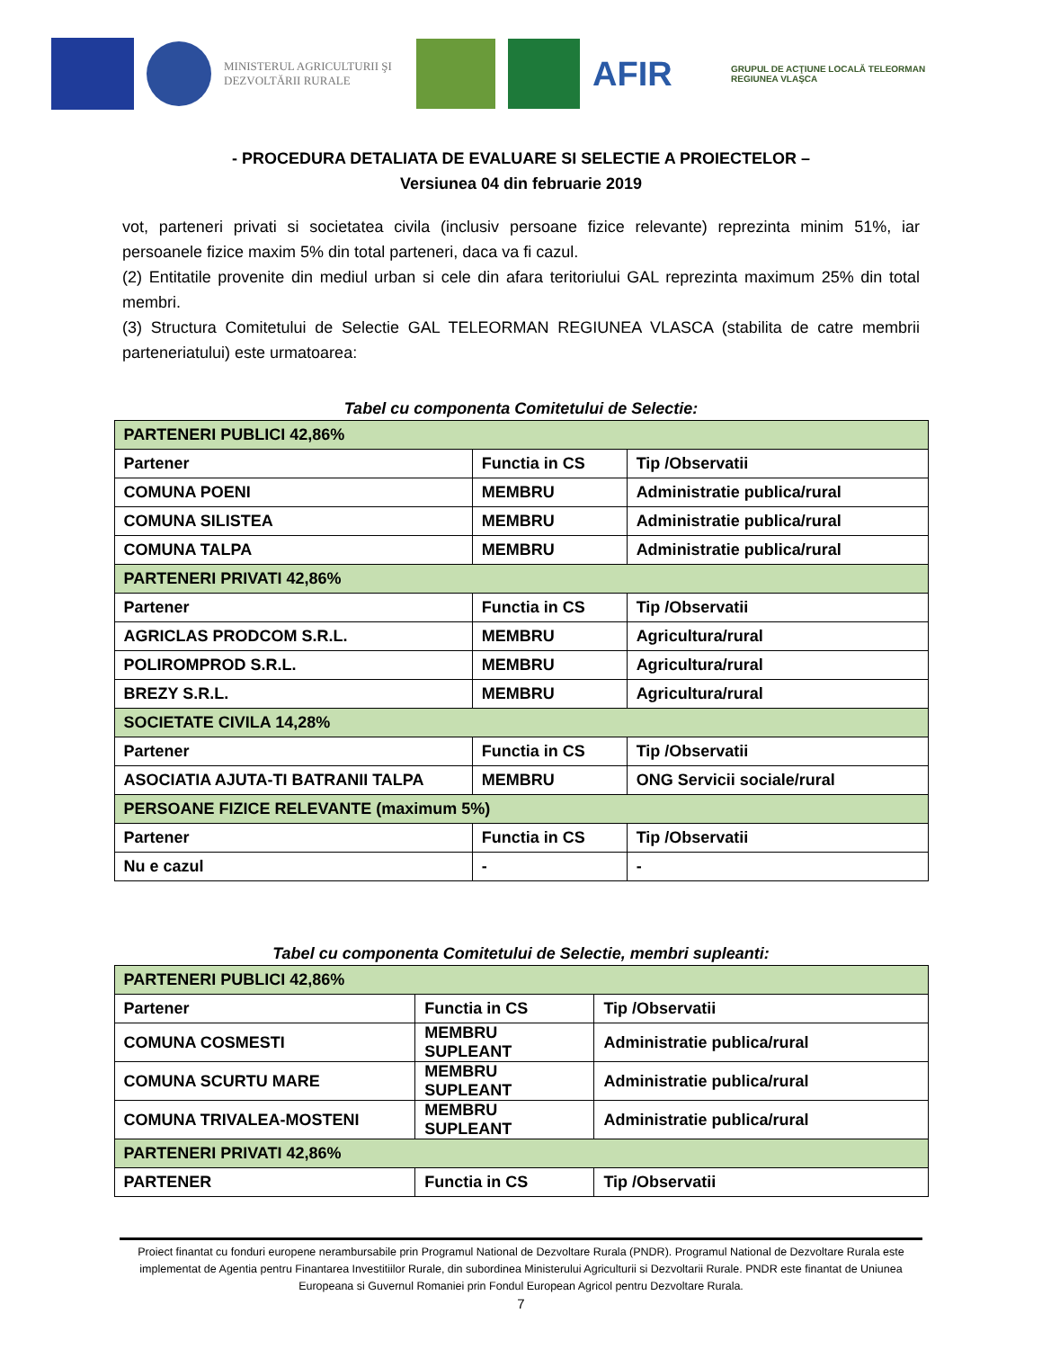MINISTERUL AGRICULTURII ŞI DEZVOLTĂRII RURALE
AFIR
GRUPUL DE ACŢIUNE LOCALĂ TELEORMAN REGIUNEA VLAŞCA
- PROCEDURA DETALIATA DE EVALUARE SI SELECTIE A PROIECTELOR –
Versiunea 04 din februarie 2019
vot, parteneri privati si societatea civila (inclusiv persoane fizice relevante) reprezinta minim 51%, iar persoanele fizice maxim 5% din total parteneri, daca va fi cazul.
(2) Entitatile provenite din mediul urban si cele din afara teritoriului GAL reprezinta maximum 25% din total membri.
(3) Structura Comitetului de Selectie GAL TELEORMAN REGIUNEA VLASCA (stabilita de catre membrii parteneriatului) este urmatoarea:
Tabel cu componenta Comitetului de Selectie:
| PARTENERI PUBLICI 42,86% | | |
| Partener | Functia in CS | Tip /Observatii |
| COMUNA POENI | MEMBRU | Administratie publica/rural |
| COMUNA SILISTEA | MEMBRU | Administratie publica/rural |
| COMUNA TALPA | MEMBRU | Administratie publica/rural |
| PARTENERI PRIVATI 42,86% | | |
| Partener | Functia in CS | Tip /Observatii |
| AGRICLAS PRODCOM S.R.L. | MEMBRU | Agricultura/rural |
| POLIROMPROD S.R.L. | MEMBRU | Agricultura/rural |
| BREZY S.R.L. | MEMBRU | Agricultura/rural |
| SOCIETATE CIVILA 14,28% | | |
| Partener | Functia in CS | Tip /Observatii |
| ASOCIATIA AJUTA-TI BATRANII TALPA | MEMBRU | ONG Servicii sociale/rural |
| PERSOANE FIZICE RELEVANTE (maximum 5%) | | |
| Partener | Functia in CS | Tip /Observatii |
| Nu e cazul | - | - |
Tabel cu componenta Comitetului de Selectie, membri supleanti:
| PARTENERI PUBLICI 42,86% | | |
| Partener | Functia in CS | Tip /Observatii |
| COMUNA COSMESTI | MEMBRU SUPLEANT | Administratie publica/rural |
| COMUNA SCURTU MARE | MEMBRU SUPLEANT | Administratie publica/rural |
| COMUNA TRIVALEA-MOSTENI | MEMBRU SUPLEANT | Administratie publica/rural |
| PARTENERI PRIVATI 42,86% | | |
| PARTENER | Functia in CS | Tip /Observatii |
Proiect finantat cu fonduri europene nerambursabile prin Programul National de Dezvoltare Rurala (PNDR). Programul National de Dezvoltare Rurala este implementat de Agentia pentru Finantarea Investitiilor Rurale, din subordinea Ministerului Agriculturii si Dezvoltarii Rurale. PNDR este finantat de Uniunea Europeana si Guvernul Romaniei prin Fondul European Agricol pentru Dezvoltare Rurala.
7